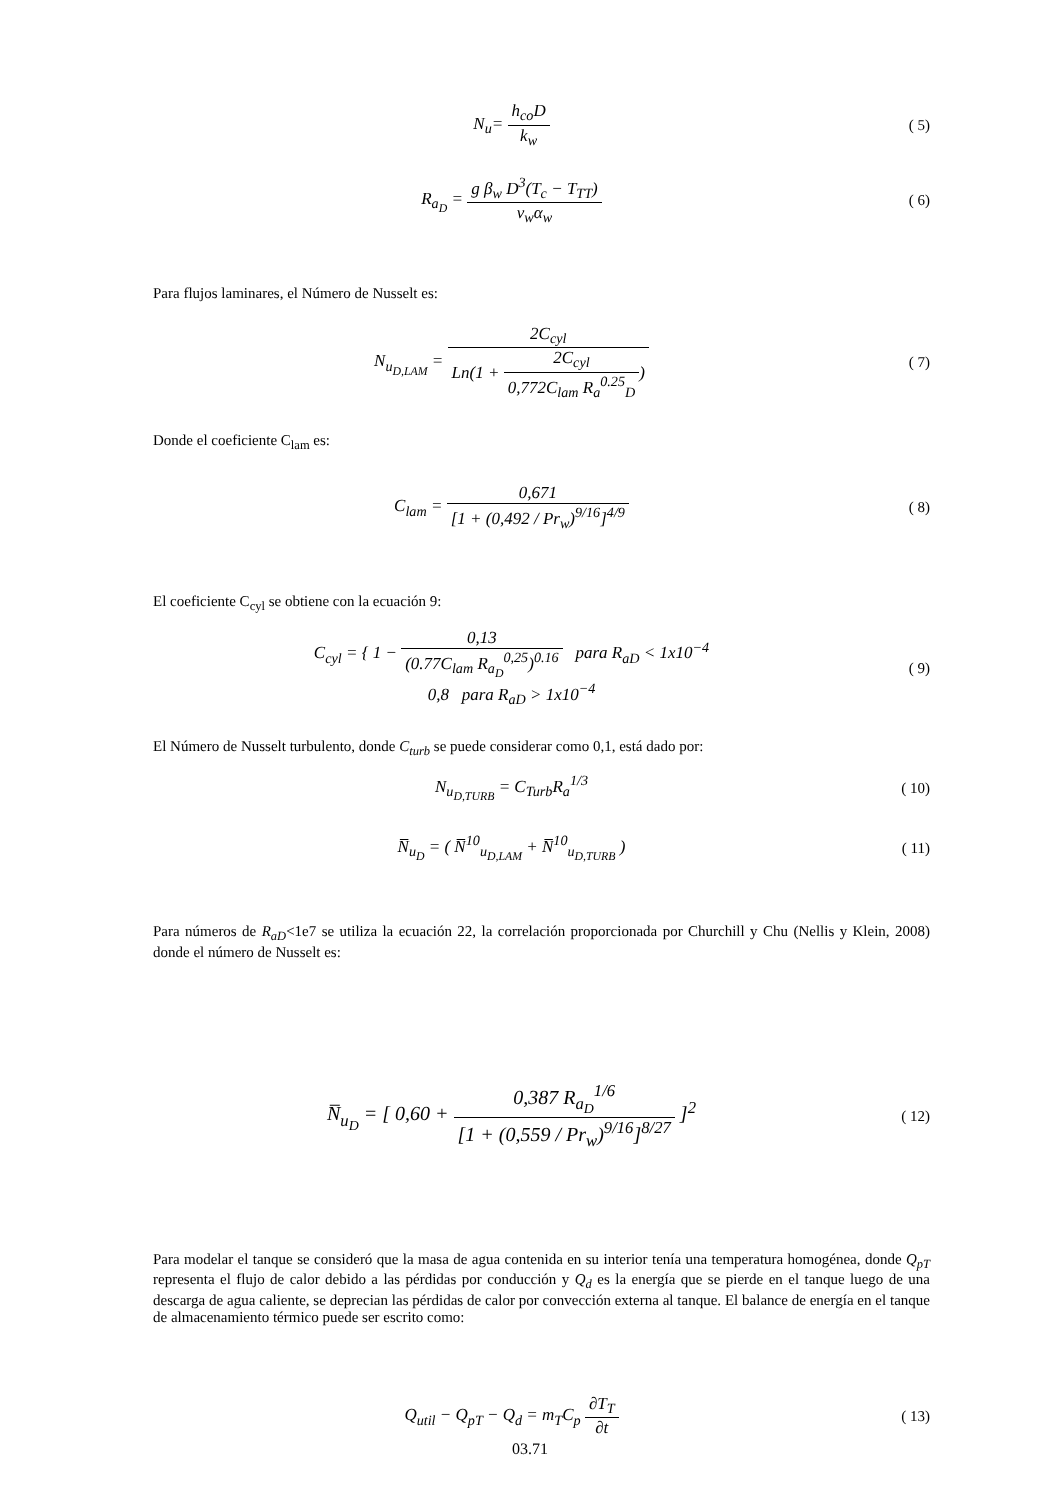N<sub>u</sub>= h<sub>co</sub>D k<sub>w</sub> ( 5)
R<sub>a<sub>D</sub></sub> = g β<sub>w</sub> D<sup>3</sup>(T<sub>c</sub> − T<sub>TT</sub>) v<sub>w</sub>α<sub>w</sub> ( 6)
Para flujos laminares, el Número de Nusselt es:
N<sub>u<sub>D,LAM</sub></sub> = 2C<sub>cyl</sub> Ln(1 + 2C<sub>cyl</sub> 0,772C<sub>lam</sub> R<sub>a</sub><sup>0.25</sup><sub>D</sub>)
( 7)
Donde el coeficiente C<sub>lam</sub> es:
C<sub>lam</sub> = 0,671 [1 + (0,492 / Pr<sub>w</sub>)<sup>9/16</sup>]<sup>4/9</sup>
( 8)
El coeficiente C<sub>cyl</sub> se obtiene con la ecuación 9:
C<sub>cyl</sub> = { 1 − 0,13 (0.77C<sub>lam</sub> R<sub>a<sub>D</sub></sub><sup>0,25</sup>)<sup>0.16</sup> para R<sub>aD</sub> < 1x10<sup>−4</sup>
0,8 para R<sub>aD</sub> > 1x10<sup>−4</sup>
( 9)
El Número de Nusselt turbulento, donde C<sub>turb</sub> se puede considerar como 0,1, está dado por:
N<sub>u<sub>D,TURB</sub></sub> = C<sub>Turb</sub>R<sub>a</sub><sup>1/3</sup> ( 10)
N̅<sub>u<sub>D</sub></sub> = ( N̅<sup>10</sup><sub>u<sub>D,LAM</sub></sub> + N̅<sup>10</sup><sub>u<sub>D,TURB</sub></sub> )
( 11)
Para números de R<sub>aD</sub><1e7 se utiliza la ecuación 22, la correlación proporcionada por Churchill y Chu (Nellis y Klein, 2008) donde el número de Nusselt es:
N̅<sub>u<sub>D</sub></sub> = [ 0,60 + 0,387 R<sub>a<sub>D</sub></sub><sup>1/6</sup> [1 + (0,559 / Pr<sub>w</sub>)<sup>9/16</sup>]<sup>8/27</sup> ]<sup>2</sup>
( 12)
Para modelar el tanque se consideró que la masa de agua contenida en su interior tenía una temperatura homogénea, donde Q<sub>pT</sub> representa el flujo de calor debido a las pérdidas por conducción y Q<sub>d</sub> es la energía que se pierde en el tanque luego de una descarga de agua caliente, se deprecian las pérdidas de calor por convección externa al tanque. El balance de energía en el tanque de almacenamiento térmico puede ser escrito como:
Q<sub>util</sub> − Q<sub>pT</sub> − Q<sub>d</sub> = m<sub>T</sub>C<sub>p</sub> ∂T<sub>T</sub> ∂t ( 13)
03.71